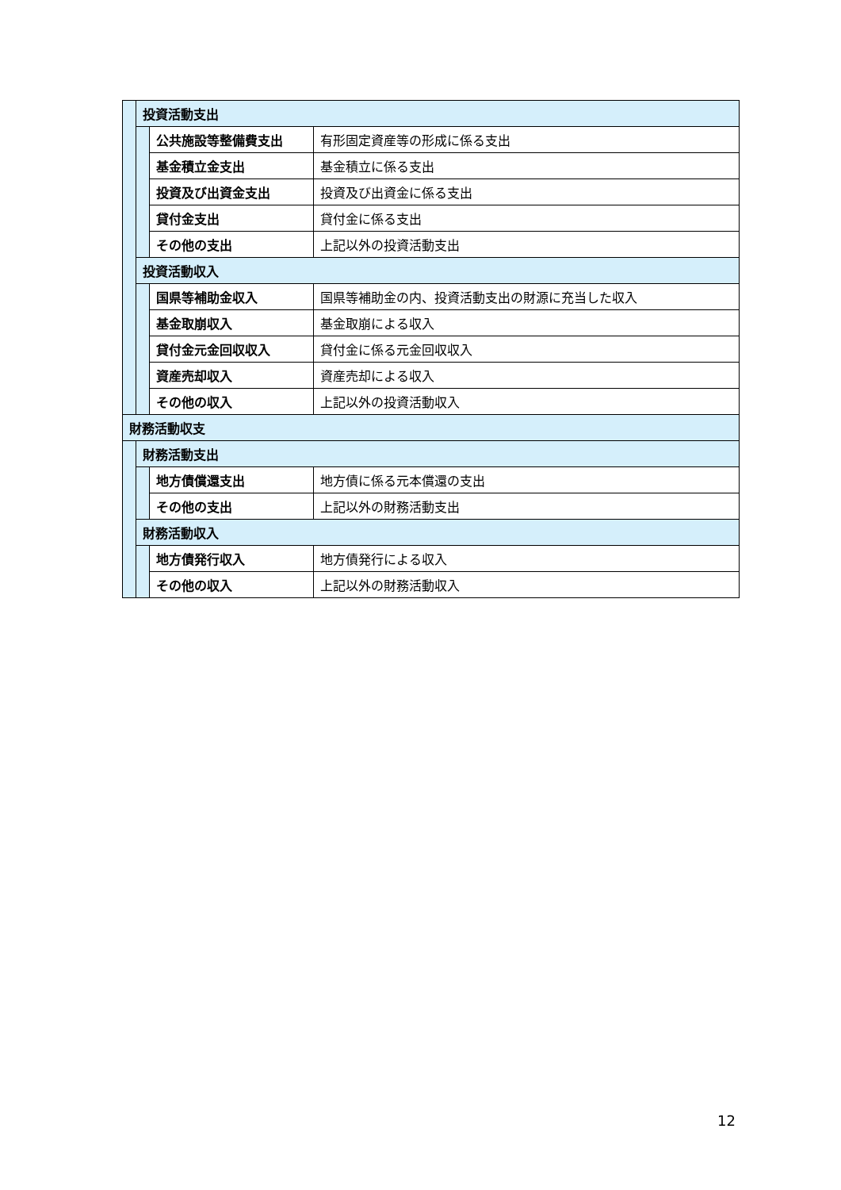| | 投資活動支出 | | |
| | | 公共施設等整備費支出 | 有形固定資産等の形成に係る支出 |
| | | 基金積立金支出 | 基金積立に係る支出 |
| | | 投資及び出資金支出 | 投資及び出資金に係る支出 |
| | | 貸付金支出 | 貸付金に係る支出 |
| | | その他の支出 | 上記以外の投資活動支出 |
| | 投資活動収入 | | |
| | | 国県等補助金収入 | 国県等補助金の内、投資活動支出の財源に充当した収入 |
| | | 基金取崩収入 | 基金取崩による収入 |
| | | 貸付金元金回収収入 | 貸付金に係る元金回収収入 |
| | | 資産売却収入 | 資産売却による収入 |
| | | その他の収入 | 上記以外の投資活動収入 |
| 財務活動収支 | | | |
| | 財務活動支出 | | |
| | | 地方債償還支出 | 地方債に係る元本償還の支出 |
| | | その他の支出 | 上記以外の財務活動支出 |
| | 財務活動収入 | | |
| | | 地方債発行収入 | 地方債発行による収入 |
| | | その他の収入 | 上記以外の財務活動収入 |
12